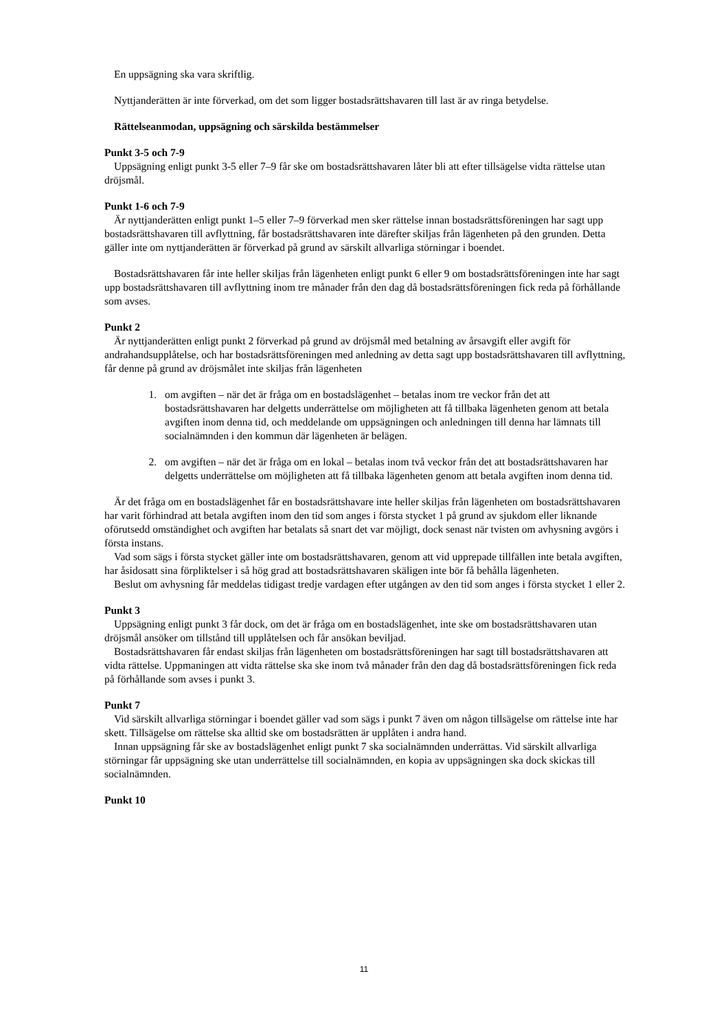En uppsägning ska vara skriftlig.
Nyttjanderätten är inte förverkad, om det som ligger bostadsrättshavaren till last är av ringa betydelse.
Rättelseanmodan, uppsägning och särskilda bestämmelser
Punkt 3-5 och 7-9
Uppsägning enligt punkt 3-5 eller 7–9 får ske om bostadsrättshavaren låter bli att efter tillsägelse vidta rättelse utan dröjsmål.
Punkt 1-6 och 7-9
Är nyttjanderätten enligt punkt 1–5 eller 7–9 förverkad men sker rättelse innan bostadsrättsföreningen har sagt upp bostadsrättshavaren till avflyttning, får bostadsrättshavaren inte därefter skiljas från lägenheten på den grunden. Detta gäller inte om nyttjanderätten är förverkad på grund av särskilt allvarliga störningar i boendet.
Bostadsrättshavaren får inte heller skiljas från lägenheten enligt punkt 6 eller 9 om bostadsrättsföreningen inte har sagt upp bostadsrättshavaren till avflyttning inom tre månader från den dag då bostadsrättsföreningen fick reda på förhållande som avses.
Punkt 2
Är nyttjanderätten enligt punkt 2 förverkad på grund av dröjsmål med betalning av årsavgift eller avgift för andrahandsupplåtelse, och har bostadsrättsföreningen med anledning av detta sagt upp bostadsrättshavaren till avflyttning, får denne på grund av dröjsmålet inte skiljas från lägenheten
1. om avgiften – när det är fråga om en bostadslägenhet – betalas inom tre veckor från det att bostadsrättshavaren har delgetts underrättelse om möjligheten att få tillbaka lägenheten genom att betala avgiften inom denna tid, och meddelande om uppsägningen och anledningen till denna har lämnats till socialnämnden i den kommun där lägenheten är belägen.
2. om avgiften – när det är fråga om en lokal – betalas inom två veckor från det att bostadsrättshavaren har delgetts underrättelse om möjligheten att få tillbaka lägenheten genom att betala avgiften inom denna tid.
Är det fråga om en bostadslägenhet får en bostadsrättshavare inte heller skiljas från lägenheten om bostadsrättshavaren har varit förhindrad att betala avgiften inom den tid som anges i första stycket 1 på grund av sjukdom eller liknande oförutsedd omständighet och avgiften har betalats så snart det var möjligt, dock senast när tvisten om avhysning avgörs i första instans.
Vad som sägs i första stycket gäller inte om bostadsrättshavaren, genom att vid upprepade tillfällen inte betala avgiften, har åsidosatt sina förpliktelser i så hög grad att bostadsrättshavaren skäligen inte bör få behålla lägenheten.
Beslut om avhysning får meddelas tidigast tredje vardagen efter utgången av den tid som anges i första stycket 1 eller 2.
Punkt 3
Uppsägning enligt punkt 3 får dock, om det är fråga om en bostadslägenhet, inte ske om bostadsrättshavaren utan dröjsmål ansöker om tillstånd till upplåtelsen och får ansökan beviljad.
Bostadsrättshavaren får endast skiljas från lägenheten om bostadsrättsföreningen har sagt till bostadsrättshavaren att vidta rättelse. Uppmaningen att vidta rättelse ska ske inom två månader från den dag då bostadsrättsföreningen fick reda på förhållande som avses i punkt 3.
Punkt 7
Vid särskilt allvarliga störningar i boendet gäller vad som sägs i punkt 7 även om någon tillsägelse om rättelse inte har skett. Tillsägelse om rättelse ska alltid ske om bostadsrätten är upplåten i andra hand.
Innan uppsägning får ske av bostadslägenhet enligt punkt 7 ska socialnämnden underrättas. Vid särskilt allvarliga störningar får uppsägning ske utan underrättelse till socialnämnden, en kopia av uppsägningen ska dock skickas till socialnämnden.
Punkt 10
11